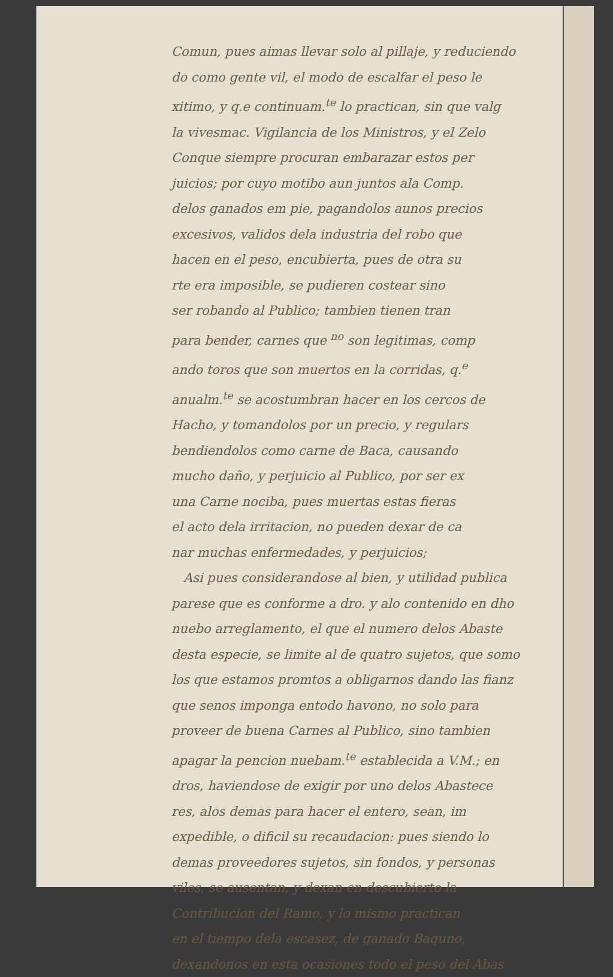Comun, pues aimas llevar solo al pillaje, y reduciendo
do como gente vil, el modo de escalfar el peso le
xitimo, y q.e continuam.<sup>te</sup> lo practican, sin que valg
la vivesmac. Vigilancia de los Ministros, y el Zelo
Conque siempre procuran embarazar estos per
juicios; por cuyo motibo aun juntos ala Comp.
delos ganados em pie, pagandolos aunos precios
excesivos, validos dela industria del robo que
hacen en el peso, encubierta, pues de otra su
rte era imposible, se pudieren costear sino
ser robando al Publico; tambien tienen tran
para bender, carnes que <sup>no</sup> son legitimas, comp
ando toros que son muertos en la corridas, q.<sup>e</sup>
anualm.<sup>te</sup> se acostumbran hacer en los cercos de
Hacho, y tomandolos por un precio, y regulars
bendiendolos como carne de Baca, causando
mucho daño, y perjuicio al Publico, por ser ex
una Carne nociba, pues muertas estas fieras
el acto dela irritacion, no pueden dexar de ca
nar muchas enfermedades, y perjuicios;
Asi pues considerandose al bien, y utilidad publica
parese que es conforme a dro. y alo contenido en dho
nuebo arreglamento, el que el numero delos Abaste
desta especie, se limite al de quatro sujetos, que somo
los que estamos promtos a obligarnos dando las fianz
que senos imponga entodo havono, no solo para
proveer de buena Carnes al Publico, sino tambien
apagar la pencion nuebam.<sup>te</sup> establecida a V.M.; en
dros, haviendose de exigir por uno delos Abastece
res, alos demas para hacer el entero, sean, im
expedible, o dificil su recaudacion: pues siendo lo
demas proveedores sujetos, sin fondos, y personas
viles, se ausentan, y dexan en descubierto la
Contribucion del Ramo, y lo mismo practican
en el tiempo dela escasez, de ganado Baquno,
dexandonos en esta ocasiones todo el peso del Abas